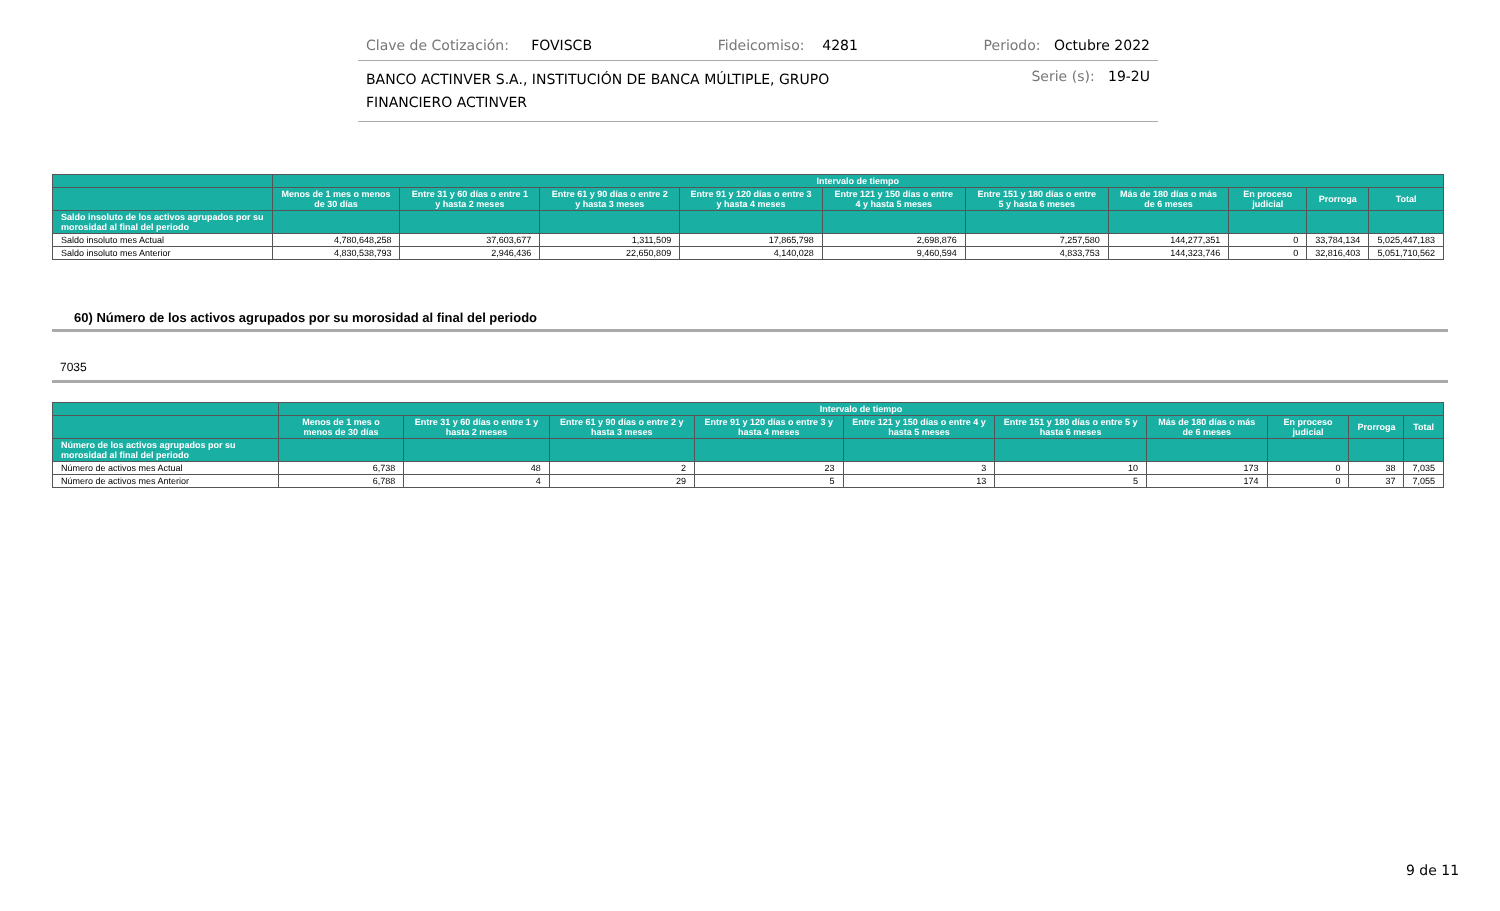Clave de Cotización: FOVISCB Fideicomiso: 4281 Periodo: Octubre 2022
BANCO ACTINVER S.A., INSTITUCIÓN DE BANCA MÚLTIPLE, GRUPO FINANCIERO ACTINVER Serie (s): 19-2U
| | Intervalo de tiempo | | | | | | | | | |
| --- | --- | --- | --- | --- | --- | --- | --- | --- | --- | --- |
| | Menos de 1 mes o menos de 30 días | Entre 31 y 60 días o entre 1 y hasta 2 meses | Entre 61 y 90 días o entre 2 y hasta 3 meses | Entre 91 y 120 días o entre 3 y hasta 4 meses | Entre 121 y 150 días o entre 4 y hasta 5 meses | Entre 151 y 180 días o entre 5 y hasta 6 meses | Más de 180 días o más de 6 meses | En proceso judicial | Prorroga | Total |
| Saldo insoluto de los activos agrupados por su morosidad al final del periodo | | | | | | | | | | |
| Saldo insoluto mes Actual | 4,780,648,258 | 37,603,677 | 1,311,509 | 17,865,798 | 2,698,876 | 7,257,580 | 144,277,351 | 0 | 33,784,134 | 5,025,447,183 |
| Saldo insoluto mes Anterior | 4,830,538,793 | 2,946,436 | 22,650,809 | 4,140,028 | 9,460,594 | 4,833,753 | 144,323,746 | 0 | 32,816,403 | 5,051,710,562 |
60) Número de los activos agrupados por su morosidad al final del periodo
7035
| | Intervalo de tiempo | | | | | | | | | |
| --- | --- | --- | --- | --- | --- | --- | --- | --- | --- | --- |
| | Menos de 1 mes o menos de 30 días | Entre 31 y 60 días o entre 1 y hasta 2 meses | Entre 61 y 90 días o entre 2 y hasta 3 meses | Entre 91 y 120 días o entre 3 y hasta 4 meses | Entre 121 y 150 días o entre 4 y hasta 5 meses | Entre 151 y 180 días o entre 5 y hasta 6 meses | Más de 180 días o más de 6 meses | En proceso judicial | Prorroga | Total |
| Número de los activos agrupados por su morosidad al final del periodo | | | | | | | | | | |
| Número de activos mes Actual | 6,738 | 48 | 2 | 23 | 3 | 10 | 173 | 0 | 38 | 7,035 |
| Número de activos mes Anterior | 6,788 | 4 | 29 | 5 | 13 | 5 | 174 | 0 | 37 | 7,055 |
9 de 11